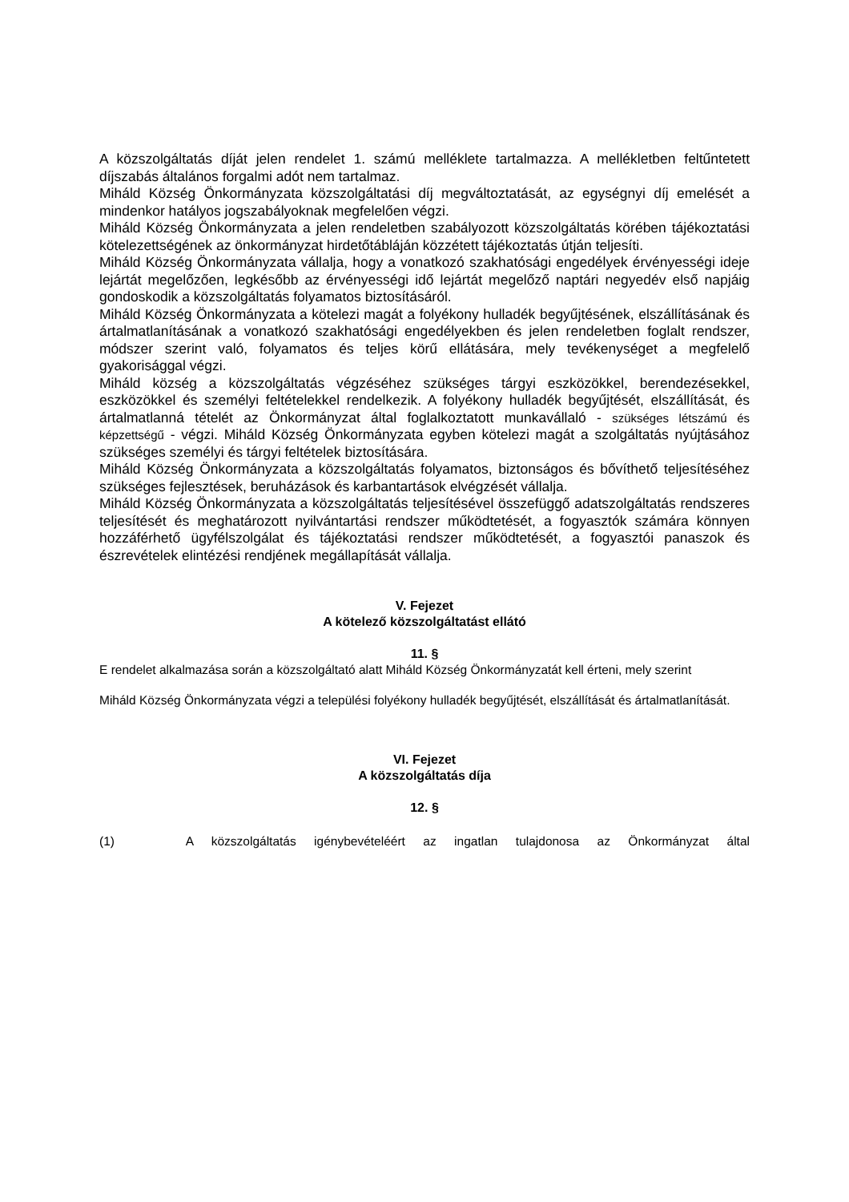A közszolgáltatás díját jelen rendelet 1. számú melléklete tartalmazza. A mellékletben feltűntetett díjszabás általános forgalmi adót nem tartalmaz.
Miháld Község Önkormányzata közszolgáltatási díj megváltoztatását, az egységnyi díj emelését a mindenkor hatályos jogszabályoknak megfelelően végzi.
Miháld Község Önkormányzata a jelen rendeletben szabályozott közszolgáltatás körében tájékoztatási kötelezettségének az önkormányzat hirdetőtábláján közzétett tájékoztatás útján teljesíti.
Miháld Község Önkormányzata vállalja, hogy a vonatkozó szakhatósági engedélyek érvényességi ideje lejártát megelőzően, legkésőbb az érvényességi idő lejártát megelőző naptári negyedév első napjáig gondoskodik a közszolgáltatás folyamatos biztosításáról.
Miháld Község Önkormányzata a kötelezi magát a folyékony hulladék begyűjtésének, elszállításának és ártalmatlanításának a vonatkozó szakhatósági engedélyekben és jelen rendeletben foglalt rendszer, módszer szerint való, folyamatos és teljes körű ellátására, mely tevékenységet a megfelelő gyakorisággal végzi.
Miháld község a közszolgáltatás végzéséhez szükséges tárgyi eszközökkel, berendezésekkel, eszközökkel és személyi feltételekkel rendelkezik. A folyékony hulladék begyűjtését, elszállítását, és ártalmatlanná tételét az Önkormányzat által foglalkoztatott munkavállaló - szükséges létszámú és képzettségű - végzi. Miháld Község Önkormányzata egyben kötelezi magát a szolgáltatás nyújtásához szükséges személyi és tárgyi feltételek biztosítására.
Miháld Község Önkormányzata a közszolgáltatás folyamatos, biztonságos és bővíthető teljesítéséhez szükséges fejlesztések, beruházások és karbantartások elvégzését vállalja.
Miháld Község Önkormányzata a közszolgáltatás teljesítésével összefüggő adatszolgáltatás rendszeres teljesítését és meghatározott nyilvántartási rendszer működtetését, a fogyasztók számára könnyen hozzáférhető ügyfélszolgálat és tájékoztatási rendszer működtetését, a fogyasztói panaszok és észrevételek elintézési rendjének megállapítását vállalja.
V. Fejezet
A kötelező közszolgáltatást ellátó
11. §
E rendelet alkalmazása során a közszolgáltató alatt Miháld Község Önkormányzatát kell érteni, mely szerint
Miháld Község Önkormányzata végzi a települési folyékony hulladék begyűjtését, elszállítását és ártalmatlanítását.
VI. Fejezet
A közszolgáltatás díja
12. §
(1) A közszolgáltatás igénybevételéért az ingatlan tulajdonosa az Önkormányzat által